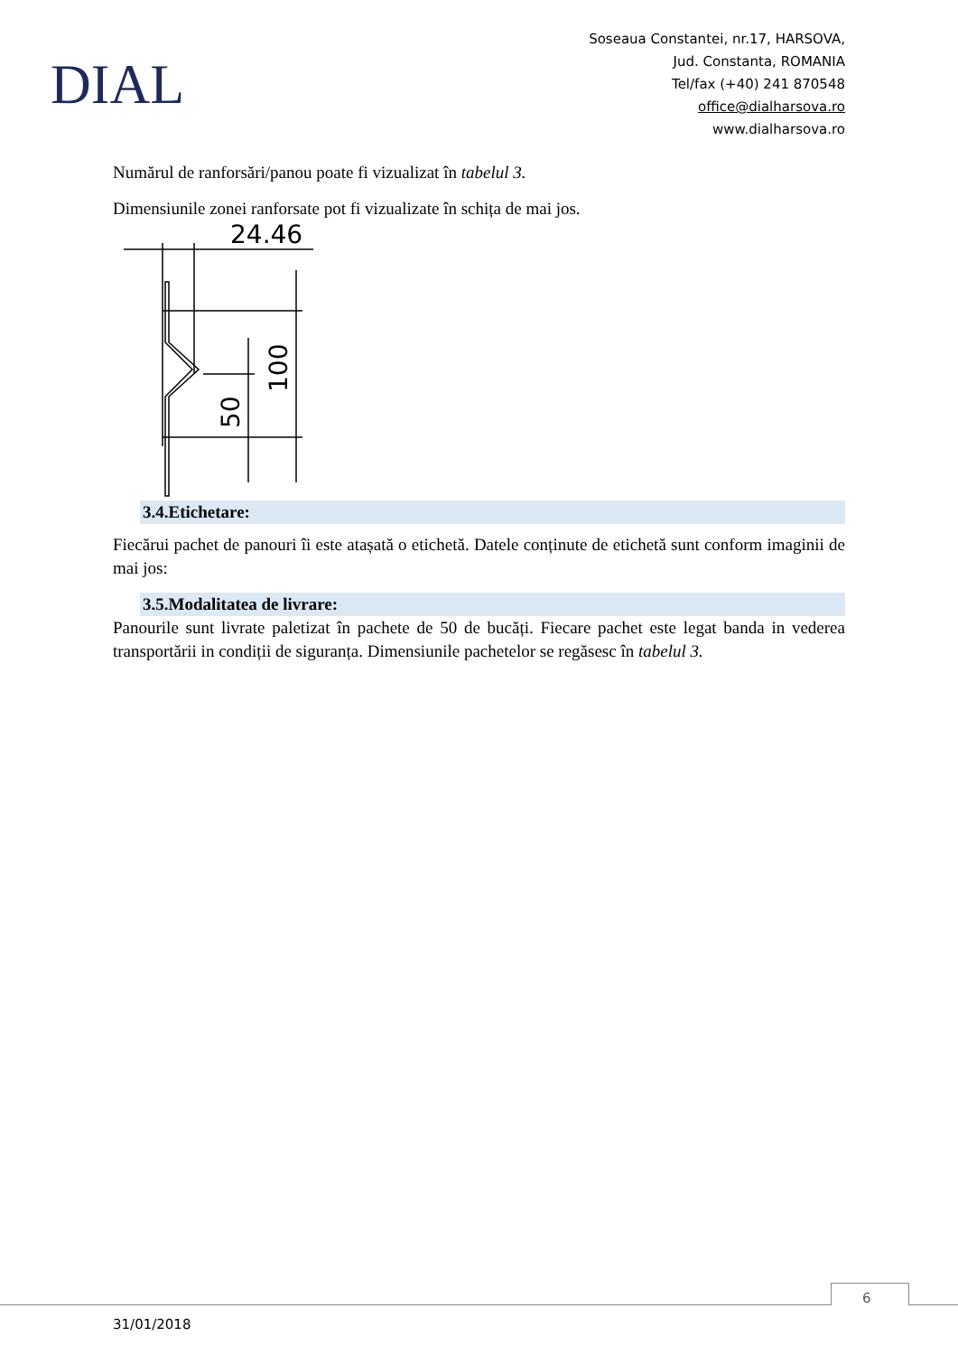DIAL
Soseaua Constantei, nr.17, HARSOVA,
Jud. Constanta, ROMANIA
Tel/fax (+40) 241 870548
office@dialharsova.ro
www.dialharsova.ro
Numărul de ranforsări/panou poate fi vizualizat în tabelul 3.
Dimensiunile zonei ranforsate pot fi vizualizate în schița de mai jos.
24.46
50
100
3.4.Etichetare:
Fiecărui pachet de panouri îi este atașată o etichetă. Datele conținute de etichetă sunt conform imaginii de mai jos:
3.5.Modalitatea de livrare:
Panourile sunt livrate paletizat în pachete de 50 de bucăți. Fiecare pachet este legat banda in vederea transportării in condiții de siguranța. Dimensiunile pachetelor se regăsesc în tabelul 3.
6
31/01/2018